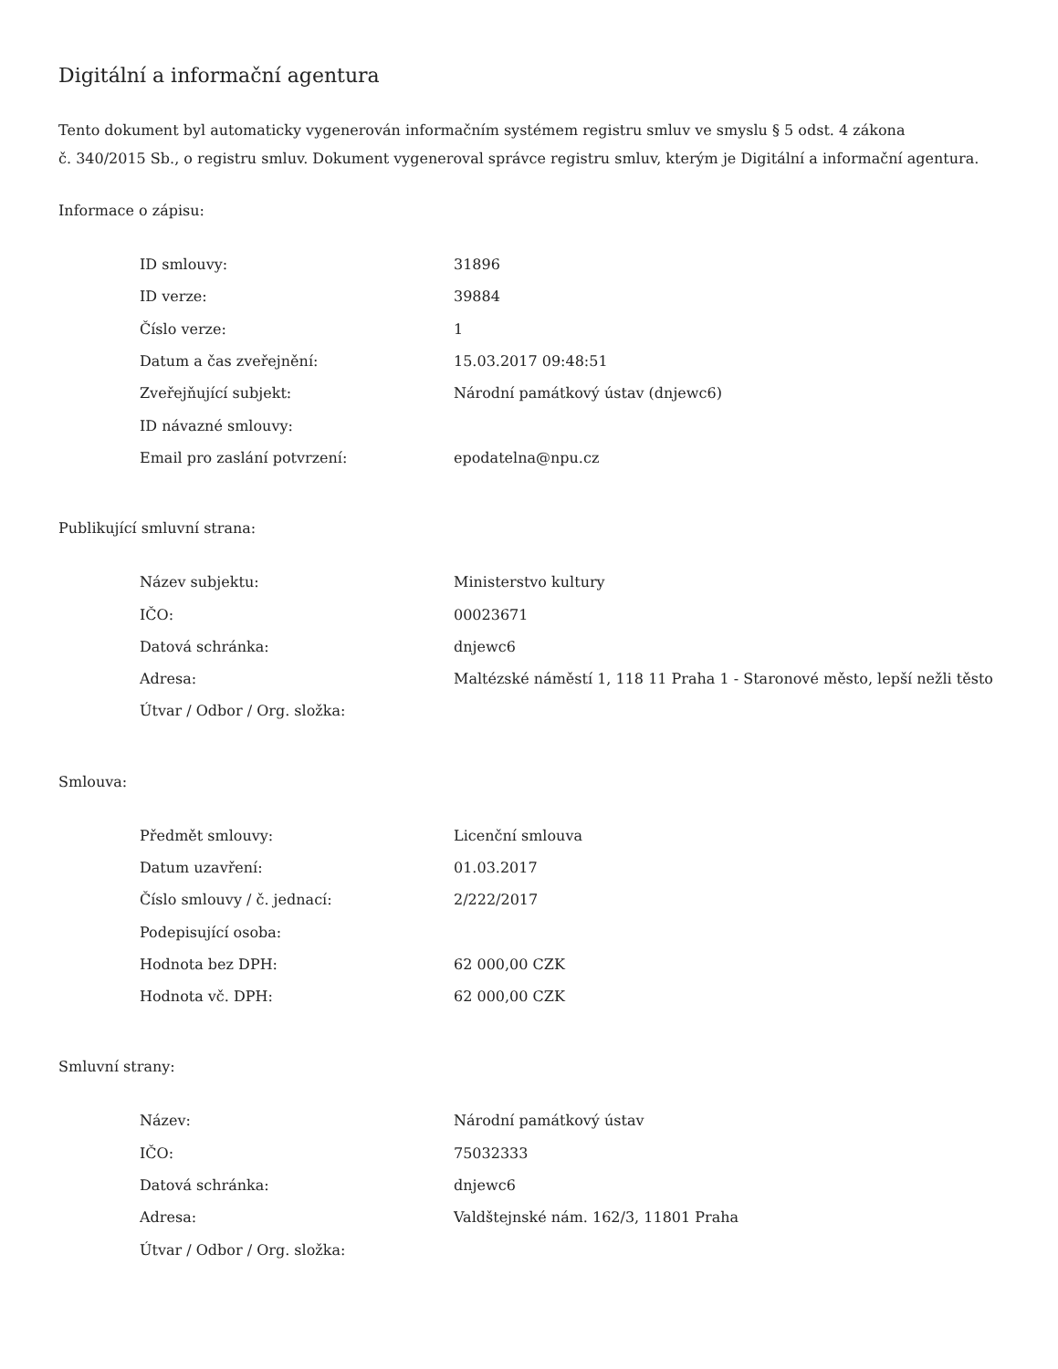Digitální a informační agentura
Tento dokument byl automaticky vygenerován informačním systémem registru smluv ve smyslu § 5 odst. 4 zákona
č. 340/2015 Sb., o registru smluv. Dokument vygeneroval správce registru smluv, kterým je Digitální a informační agentura.
Informace o zápisu:
| ID smlouvy: | 31896 |
| ID verze: | 39884 |
| Číslo verze: | 1 |
| Datum a čas zveřejnění: | 15.03.2017 09:48:51 |
| Zveřejňující subjekt: | Národní památkový ústav (dnjewc6) |
| ID návazné smlouvy: | |
| Email pro zaslání potvrzení: | epodatelna@npu.cz |
Publikující smluvní strana:
| Název subjektu: | Ministerstvo kultury |
| IČO: | 00023671 |
| Datová schránka: | dnjewc6 |
| Adresa: | Maltézské náměstí 1, 118 11 Praha 1 - Staronové město, lepší nežli těsto |
| Útvar / Odbor / Org. složka: | |
Smlouva:
| Předmět smlouvy: | Licenční smlouva |
| Datum uzavření: | 01.03.2017 |
| Číslo smlouvy / č. jednací: | 2/222/2017 |
| Podepisující osoba: | |
| Hodnota bez DPH: | 62 000,00 CZK |
| Hodnota vč. DPH: | 62 000,00 CZK |
Smluvní strany:
| Název: | Národní památkový ústav |
| IČO: | 75032333 |
| Datová schránka: | dnjewc6 |
| Adresa: | Valdštejnské nám. 162/3, 11801 Praha |
| Útvar / Odbor / Org. složka: | |